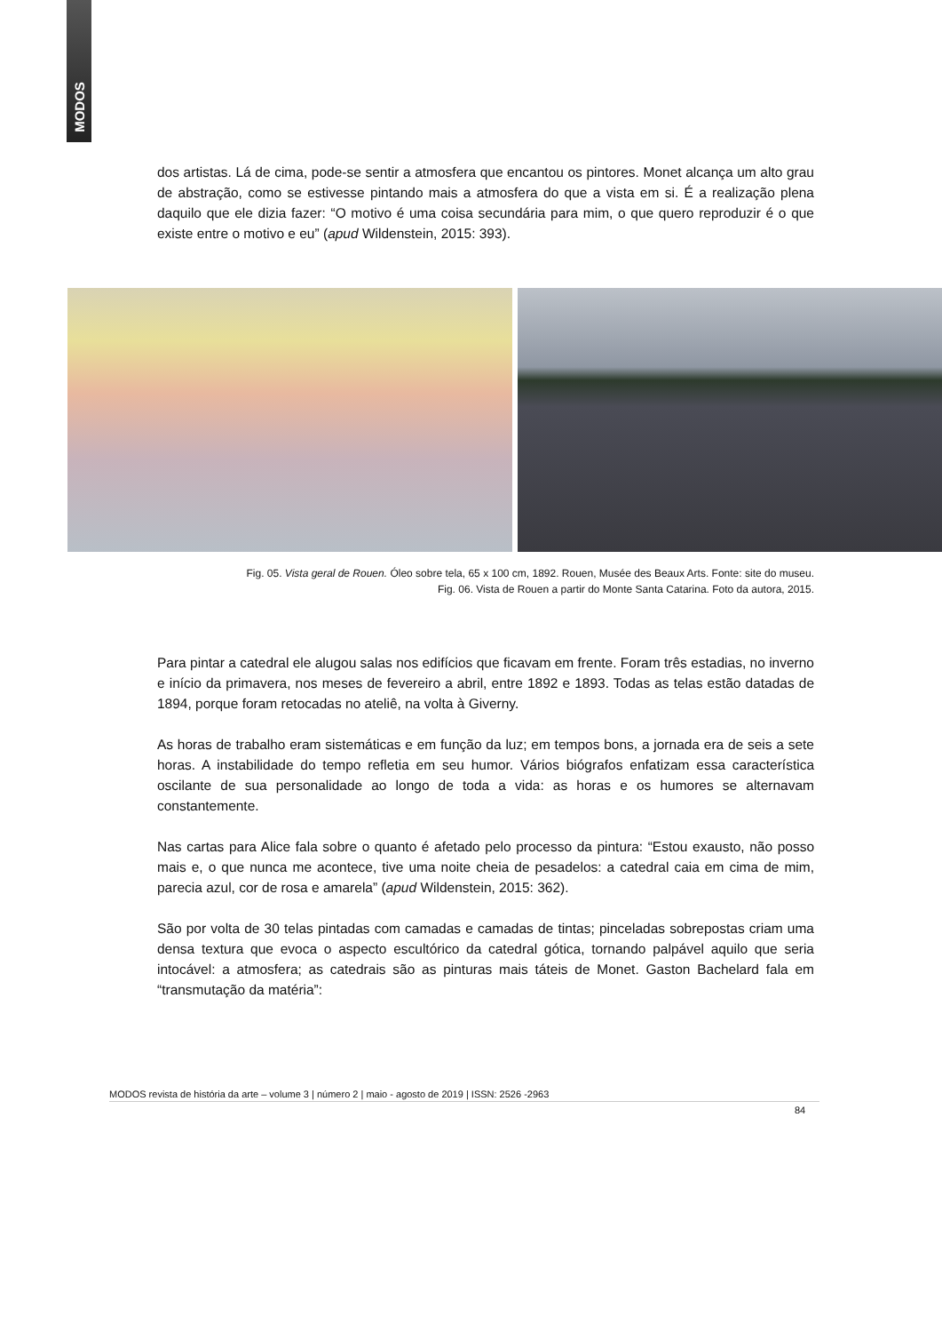MODOS
dos artistas. Lá de cima, pode-se sentir a atmosfera que encantou os pintores. Monet alcança um alto grau de abstração, como se estivesse pintando mais a atmosfera do que a vista em si. É a realização plena daquilo que ele dizia fazer: “O motivo é uma coisa secundária para mim, o que quero reproduzir é o que existe entre o motivo e eu” (apud Wildenstein, 2015: 393).
Fig. 05. Vista geral de Rouen. Óleo sobre tela, 65 x 100 cm, 1892. Rouen, Musée des Beaux Arts. Fonte: site do museu.
Fig. 06. Vista de Rouen a partir do Monte Santa Catarina. Foto da autora, 2015.
Para pintar a catedral ele alugou salas nos edifícios que ficavam em frente. Foram três estadias, no inverno e início da primavera, nos meses de fevereiro a abril, entre 1892 e 1893. Todas as telas estão datadas de 1894, porque foram retocadas no ateliê, na volta à Giverny.
As horas de trabalho eram sistemáticas e em função da luz; em tempos bons, a jornada era de seis a sete horas. A instabilidade do tempo refletia em seu humor. Vários biógrafos enfatizam essa característica oscilante de sua personalidade ao longo de toda a vida: as horas e os humores se alternavam constantemente.
Nas cartas para Alice fala sobre o quanto é afetado pelo processo da pintura: “Estou exausto, não posso mais e, o que nunca me acontece, tive uma noite cheia de pesadelos: a catedral caia em cima de mim, parecia azul, cor de rosa e amarela” (apud Wildenstein, 2015: 362).
São por volta de 30 telas pintadas com camadas e camadas de tintas; pinceladas sobrepostas criam uma densa textura que evoca o aspecto escultórico da catedral gótica, tornando palpável aquilo que seria intocável: a atmosfera; as catedrais são as pinturas mais táteis de Monet. Gaston Bachelard fala em “transmutação da matéria”:
MODOS revista de história da arte – volume 3 | número 2 | maio - agosto de 2019 | ISSN: 2526 -2963
84